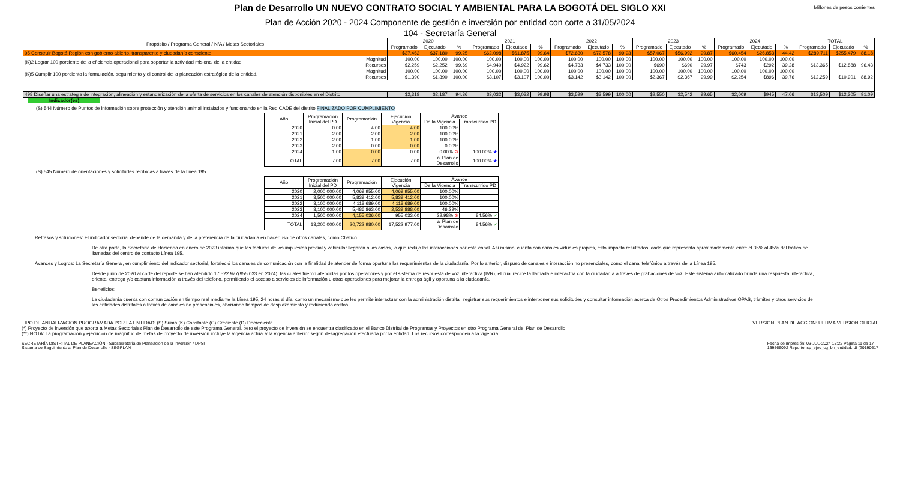Millones de pesos corrientes
Plan de Desarrollo UN NUEVO CONTRATO SOCIAL Y AMBIENTAL PARA LA BOGOTÁ DEL SIGLO XXI
Plan de Acción 2020 - 2024 Componente de gestión e inversión por entidad con corte a 31/05/2024
104 - Secretaría General
| Propósito / Programa General / N/A / Metas Sectoriales | | 2020 | | | 2021 | | | 2022 | | | 2023 | | | 2024 | | | TOTAL | | |
| --- | --- | --- | --- | --- | --- | --- | --- | --- | --- | --- | --- | --- | --- | --- | --- | --- | --- | --- | --- |
| | | Programado | Ejecutado | % | Programado | Ejecutado | % | Programado | Ejecutado | % | Programado | Ejecutado | % | Programado | Ejecutado | % | Programado | Ejecutado | % |
| 05 Construir Bogotá Región con gobierno abierto, transparente y ciudadanía consciente | | $37,462 | $37,180 | 99.25 | $62,098 | $61,875 | 99.64 | $72,630 | $72,578 | 99.93 | $57,067 | $56,992 | 99.87 | $60,454 | $26,853 | 44.42 | $289,711 | $255,479 | 88.18 |
| (K)2 Lograr 100 porciento de la eficiencia operacional para soportar la actividad misional de la entidad. | Magnitud | 100.00 | 100.00 | 100.00 | 100.00 | 100.00 | 100.00 | 100.00 | 100.00 | 100.00 | 100.00 | 100.00 | 100.00 | 100.00 | 100.00 | 100.00 | | | |
| | Recursos | $2,259 | $2,252 | 99.69 | $4,940 | $4,922 | 99.62 | $4,733 | $4,733 | 100.00 | $690 | $690 | 99.97 | $743 | $292 | 39.28 | $13,365 | $12,888 | 96.43 |
| (K)5 Cumplir 100 porciento la formulación, seguimiento y el control de la planeación estratégica de la entidad. | Magnitud | 100.00 | 100.00 | 100.00 | 100.00 | 100.00 | 100.00 | 100.00 | 100.00 | 100.00 | 100.00 | 100.00 | 100.00 | 100.00 | 100.00 | 100.00 | | | |
| | Recursos | $1,390 | $1,390 | 100.00 | $3,107 | $3,107 | 100.00 | $3,142 | $3,142 | 100.00 | $2,367 | $2,367 | 99.99 | $2,254 | $896 | 39.76 | $12,259 | $10,901 | 88.92 |
| 498 Diseñar una estrategia de integración, alineación y estandarización de la oferta de servicios en los canales de atención disponibles en el Distrito | | $2,318 | $2,187 | 94.36 | $3,032 | $3,032 | 99.98 | $3,599 | $3,599 | 100.00 | $2,550 | $2,542 | 99.65 | $2,009 | $945 | 47.06 | $13,509 | $12,305 | 91.09 |
Indicador(es)
(S) 544 Número de Puntos de información sobre protección y atención animal instalados y funcionando en la Red CADE del distrito FINALIZADO POR CUMPLIMIENTO
| Año | Programación Inicial del PD | Programación | Ejecución Vigencia | Avance | |
| --- | --- | --- | --- | --- | --- |
| | | | | De la Vigencia | Transcurrido PD |
| 2020 | 0.00 | 4.00 | 4.00 | 100.00% | |
| 2021 | 2.00 | 2.00 | 2.00 | 100.00% | |
| 2022 | 2.00 | 1.00 | 1.00 | 100.00% | |
| 2023 | 2.00 | 0.00 | 0.00 | 0.00% | |
| 2024 | 1.00 | 0.00 | 0.00 | 0.00% ⊘ | 100.00% ★ |
| TOTAL | 7.00 | 7.00 | 7.00 | al Plan de Desarrollo | 100.00% ★ |
(S) 545 Número de orientaciones y solicitudes recibidas a través de la línea 195
| Año | Programación Inicial del PD | Programación | Ejecución Vigencia | Avance | |
| --- | --- | --- | --- | --- | --- |
| | | | | De la Vigencia | Transcurrido PD |
| 2020 | 2,000,000.00 | 4,069,955.00 | 4,069,955.00 | 100.00% | |
| 2021 | 3,500,000.00 | 5,839,412.00 | 5,839,412.00 | 100.00% | |
| 2022 | 3,100,000.00 | 4,118,689.00 | 4,118,689.00 | 100.00% | |
| 2023 | 3,100,000.00 | 5,486,863.00 | 2,539,888.00 | 46.29% | |
| 2024 | 1,500,000.00 | 4,155,036.00 | 955,033.00 | 22.98% ⊘ | 84.56% ✓ |
| TOTAL | 13,200,000.00 | 20,722,980.00 | 17,522,977.00 | al Plan de Desarrollo | 84.56% ✓ |
Retrasos y soluciones: El indicador sectorial depende de la demanda y de la preferencia de la ciudadanía en hacer uso de otros canales, como Chatico.
De otra parte, la Secretaría de Hacienda en enero de 2023 informó que las facturas de los impuestos predial y vehicular llegarán a las casas, lo que redujo las interacciones por este canal. Así mismo, cuenta con canales virtuales propios, esto impacta resultados, dado que representa aproximadamente entre el 35% al 45% del tráfico de llamadas del centro de contacto Línea 195.
Avances y Logros: La Secretaría General, en cumplimiento del indicador sectorial, fortaleció los canales de comunicación con la finalidad de atender de forma oportuna los requerimientos de la ciudadanía. Por lo anterior, dispuso de canales e interacción no presenciales, como el canal telefónico a través de la Línea 195.
Desde junio de 2020 al corte del reporte se han atendido 17.522.977(955.033 en 2024), las cuales fueron atendidas por los operadores y por el sistema de respuesta de voz interactiva (IVR), el cuál recibe la llamada e interactúa con la ciudadanía a través de grabaciones de voz. Este sistema automatizado brinda una respuesta interactiva, orienta, entrega y/o captura información a través del teléfono, permitiendo el acceso a servicios de información u otras operaciones para mejorar la entrega ágil y oportuna a la ciudadanía.
Beneficios:
La ciudadanía cuenta con comunicación en tiempo real mediante la Línea 195, 24 horas al día, como un mecanismo que les permite interactuar con la administración distrital, registrar sus requerimientos e interponer sus solicitudes y consultar información acerca de Otros Procedimientos Administrativos OPAS, trámites y otros servicios de las entidades distritales a través de canales no presenciales, ahorrando tiempos de desplazamiento y reduciendo costos.
TIPO DE ANUALIZACION PROGRAMADA POR LA ENTIDAD: (S) Suma (K) Constante (C) Creciente (D) Decreciente VERSION PLAN DE ACCION: ULTIMA VERSION OFICIAL
(*) Proyecto de inversión que aporta a Metas Sectoriales Plan de Desarrollo de este Programa General, pero el proyecto de inversión se encuentra clasificado en el Banco Distrital de Programas y Proyectos en otro Programa General del Plan de Desarrollo.
(**) NOTA: La programación y ejecución de magnitud de metas de proyecto de inversión incluye la vigencia actual y la vigencia anterior según desagregación efectuada por la entidad. Los recursos corresponden a la vigencia.
SECRETARÍA DISTRITAL DE PLANEACIÓN - Subsecretaría de Planeación de la Inversión / DPSI
Sistema de Seguimiento al Plan de Desarrollo - SEGPLAN Fecha de impresión: 03-JUL-2024 15:22 Página 11 de 17
139566092 Reporte: sp_ejec_cg_bh_entidad.rdf (20190617